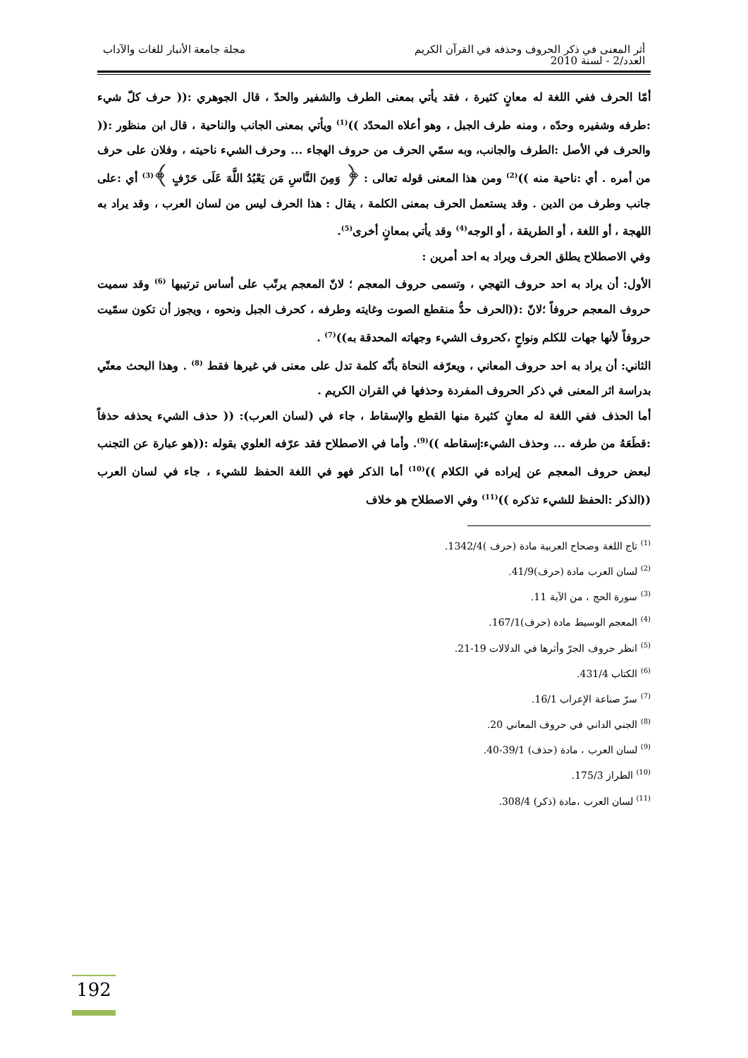أثر المعنى في ذكر الحروف وحذفه في القرآن الكريم
العدد/2 - لسنة 2010
مجلة جامعة الأنبار للغات والآداب
أمّا الحرف ففي اللغة له معانٍ كثيرة ، فقد يأتي بمعنى الطرف والشفير والحدّ ، قال الجوهري :(( حرف كلّ شيء :طرفه وشفيره وحدّه ، ومنه طرف الجبل ، وهو أعلاه المحدّد ))<sup>(1)</sup> ويأتي بمعنى الجانب والناحية ، قال ابن منظور :(( والحرف في الأصل :الطرف والجانب، وبه سمّي الحرف من حروف الهجاء ... وحرف الشيء ناحيته ، وفلان على حرف من أمره . أي :ناحية منه ))<sup>(2)</sup> ومن هذا المعنى قوله تعالى : ﴿ وَمِنَ النَّاسِ مَن يَعْبُدُ اللَّهَ عَلَى حَرْفٍ ﴾<sup>(3)</sup> أي :على جانب وطرف من الدين . وقد يستعمل الحرف بمعنى الكلمة ، يقال : هذا الحرف ليس من لسان العرب ، وقد يراد به اللهجة ، أو اللغة ، أو الطريقة ، أو الوجه<sup>(4)</sup> وقد يأتي بمعانٍ أخرى<sup>(5)</sup>.
وفي الاصطلاح يطلق الحرف ويراد به احد أمرين :
الأول: أن يراد به احد حروف التهجي ، وتسمى حروف المعجم ؛ لانّ المعجم يرتّب على أساس ترتيبها <sup>(6)</sup> وقد سميت حروف المعجم حروفاً ؛لانّ :((الحرف حدُّ منقطع الصوت وغايته وطرفه ، كحرف الجبل ونحوه ، ويجوز أن تكون سمّيت حروفاً لأنها جهات للكلم ونواحٍ ،كحروف الشيء وجهاته المحدقة به))<sup>(7)</sup> .
الثاني: أن يراد به احد حروف المعاني ، ويعرّفه النحاة بأنّه كلمة تدل على معنى في غيرها فقط <sup>(8)</sup> . وهذا البحث معنّي بدراسة اثر المعنى في ذكر الحروف المفردة وحذفها في القران الكريم .
أما الحذف ففي اللغة له معانٍ كثيرة منها القطع والإسقاط ، جاء في (لسان العرب): (( حذف الشيء يحذفه حذفاً :قطَعَهُ من طرفه ... وحذف الشيء:إسقاطه ))<sup>(9)</sup>. وأما في الاصطلاح فقد عرّفه العلوي بقوله :((هو عبارة عن التجنب لبعض حروف المعجم عن إيراده في الكلام ))<sup>(10)</sup> أما الذكر فهو في اللغة الحفظ للشيء ، جاء في لسان العرب ((الذكر :الحفظ للشيء تذكره ))<sup>(11)</sup> وفي الاصطلاح هو خلاف
<sup>(1)</sup> تاج اللغة وصحاح العربية مادة (حرف )1342/4.
<sup>(2)</sup> لسان العرب مادة (حرف)41/9.
<sup>(3)</sup> سورة الحج ، من الآية 11.
<sup>(4)</sup> المعجم الوسيط مادة (حرف)167/1.
<sup>(5)</sup> انظر حروف الجرّ وأثرها في الدلالات 19-21.
<sup>(6)</sup> الكتاب 431/4.
<sup>(7)</sup> سرّ صناعة الإعراب 16/1.
<sup>(8)</sup> الجني الداني في حروف المعاني 20.
<sup>(9)</sup> لسان العرب ، مادة (حذف) 39/1-40.
<sup>(10)</sup> الطراز 175/3.
<sup>(11)</sup> لسان العرب ،مادة (ذكر) 308/4.
192